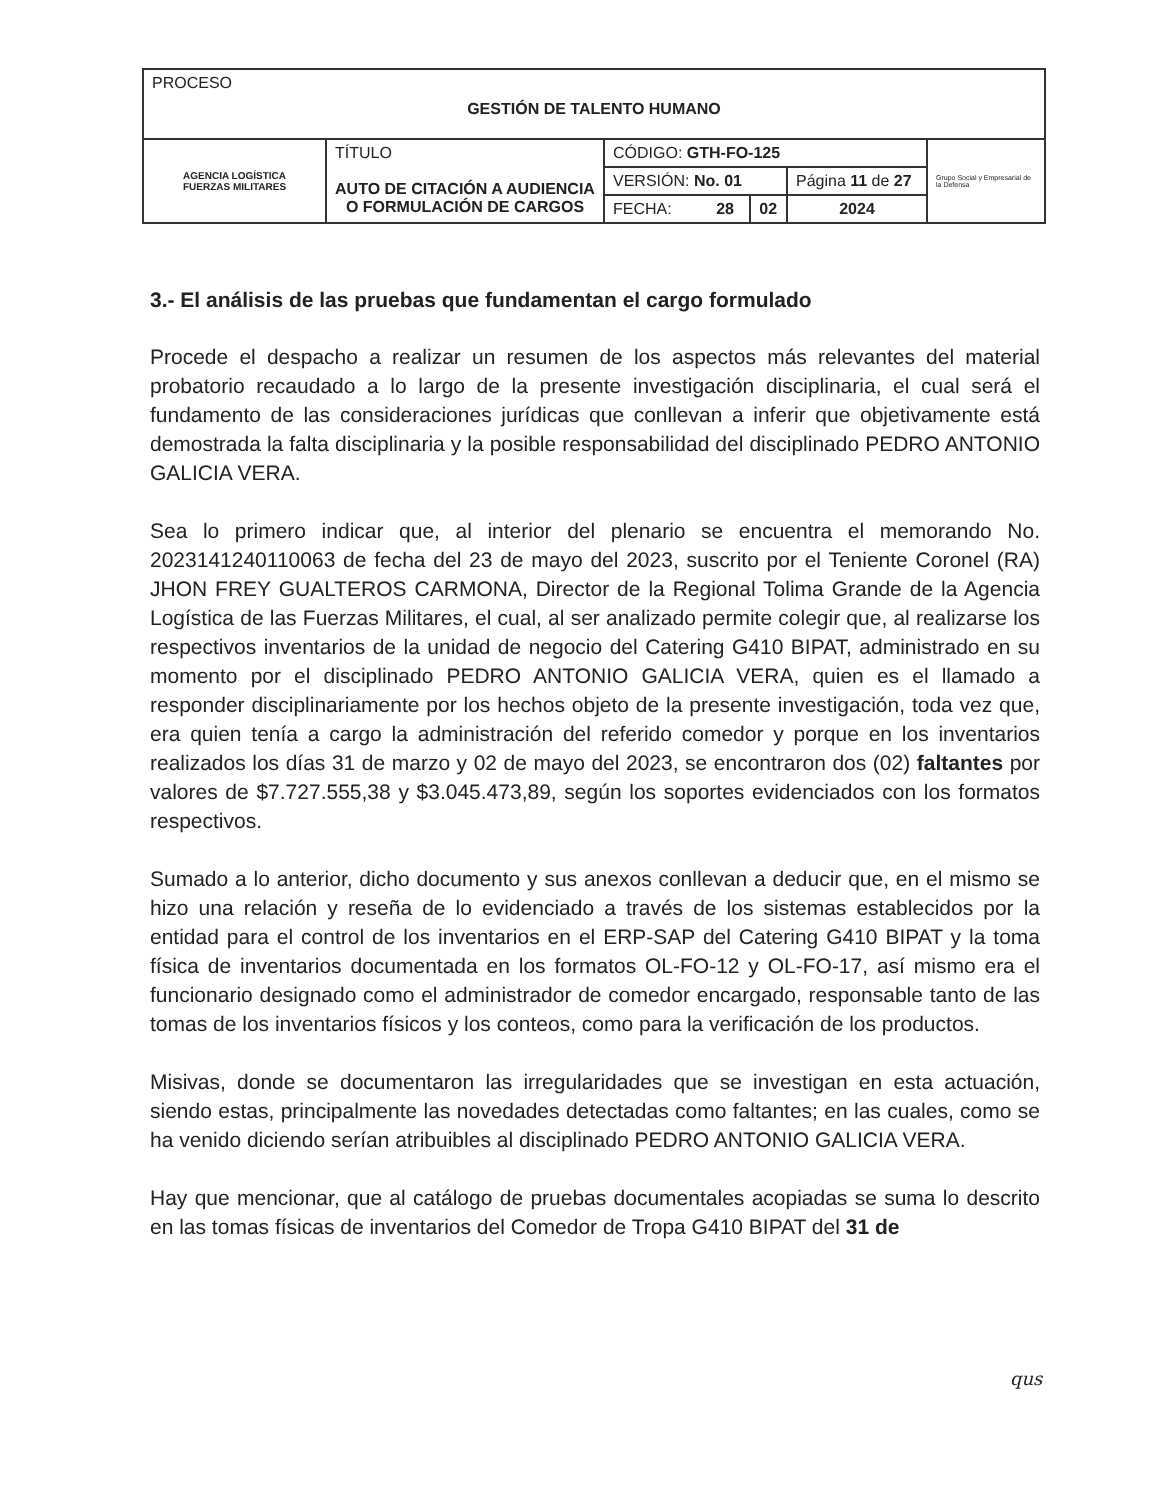| PROCESO GESTIÓN DE TALENTO HUMANO | | | | | |
| AGENCIA LOGÍSTICA FUERZAS MILITARES | TÍTULO AUTO DE CITACIÓN A AUDIENCIA O FORMULACIÓN DE CARGOS | CÓDIGO: GTH-FO-125 | | | Grupo Social y Empresarial de la Defensa |
| | | VERSIÓN: No. 01 | | Página 11 de 27 | |
| | | FECHA: 28 | 02 | 2024 | |
3.- El análisis de las pruebas que fundamentan el cargo formulado
Procede el despacho a realizar un resumen de los aspectos más relevantes del material probatorio recaudado a lo largo de la presente investigación disciplinaria, el cual será el fundamento de las consideraciones jurídicas que conllevan a inferir que objetivamente está demostrada la falta disciplinaria y la posible responsabilidad del disciplinado PEDRO ANTONIO GALICIA VERA.
Sea lo primero indicar que, al interior del plenario se encuentra el memorando No. 2023141240110063 de fecha del 23 de mayo del 2023, suscrito por el Teniente Coronel (RA) JHON FREY GUALTEROS CARMONA, Director de la Regional Tolima Grande de la Agencia Logística de las Fuerzas Militares, el cual, al ser analizado permite colegir que, al realizarse los respectivos inventarios de la unidad de negocio del Catering G410 BIPAT, administrado en su momento por el disciplinado PEDRO ANTONIO GALICIA VERA, quien es el llamado a responder disciplinariamente por los hechos objeto de la presente investigación, toda vez que, era quien tenía a cargo la administración del referido comedor y porque en los inventarios realizados los días 31 de marzo y 02 de mayo del 2023, se encontraron dos (02) faltantes por valores de $7.727.555,38 y $3.045.473,89, según los soportes evidenciados con los formatos respectivos.
Sumado a lo anterior, dicho documento y sus anexos conllevan a deducir que, en el mismo se hizo una relación y reseña de lo evidenciado a través de los sistemas establecidos por la entidad para el control de los inventarios en el ERP-SAP del Catering G410 BIPAT y la toma física de inventarios documentada en los formatos OL-FO-12 y OL-FO-17, así mismo era el funcionario designado como el administrador de comedor encargado, responsable tanto de las tomas de los inventarios físicos y los conteos, como para la verificación de los productos.
Misivas, donde se documentaron las irregularidades que se investigan en esta actuación, siendo estas, principalmente las novedades detectadas como faltantes; en las cuales, como se ha venido diciendo serían atribuibles al disciplinado PEDRO ANTONIO GALICIA VERA.
Hay que mencionar, que al catálogo de pruebas documentales acopiadas se suma lo descrito en las tomas físicas de inventarios del Comedor de Tropa G410 BIPAT del 31 de
qus